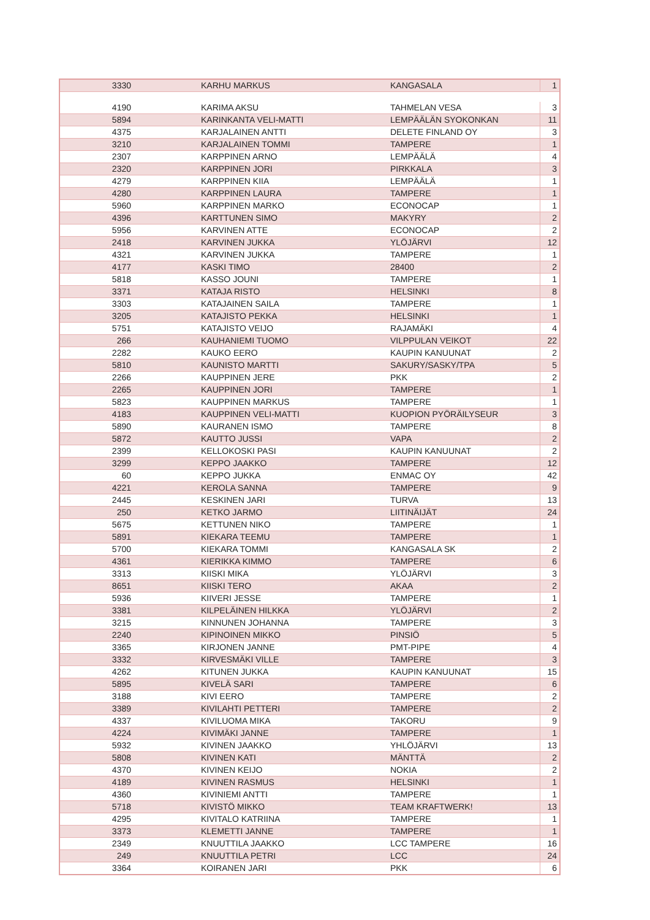| 3330 | KARHU MARKUS | KANGASALA | 1 |
| 4190 | KARIMA AKSU | TAHMELAN VESA | 3 |
| 5894 | KARINKANTA VELI-MATTI | LEMPÄÄLÄN SYOKONKAN | 11 |
| 4375 | KARJALAINEN ANTTI | DELETE FINLAND OY | 3 |
| 3210 | KARJALAINEN TOMMI | TAMPERE | 1 |
| 2307 | KARPPINEN ARNO | LEMPÄÄLÄ | 4 |
| 2320 | KARPPINEN JORI | PIRKKALA | 3 |
| 4279 | KARPPINEN KIIA | LEMPÄÄLÄ | 1 |
| 4280 | KARPPINEN LAURA | TAMPERE | 1 |
| 5960 | KARPPINEN MARKO | ECONOCAP | 1 |
| 4396 | KARTTUNEN SIMO | MAKYRY | 2 |
| 5956 | KARVINEN ATTE | ECONOCAP | 2 |
| 2418 | KARVINEN JUKKA | YLÖJÄRVI | 12 |
| 4321 | KARVINEN JUKKA | TAMPERE | 1 |
| 4177 | KASKI TIMO | 28400 | 2 |
| 5818 | KASSO JOUNI | TAMPERE | 1 |
| 3371 | KATAJA RISTO | HELSINKI | 8 |
| 3303 | KATAJAINEN SAILA | TAMPERE | 1 |
| 3205 | KATAJISTO PEKKA | HELSINKI | 1 |
| 5751 | KATAJISTO VEIJO | RAJAMÄKI | 4 |
| 266 | KAUHANIEMI TUOMO | VILPPULAN VEIKOT | 22 |
| 2282 | KAUKO EERO | KAUPIN KANUUNAT | 2 |
| 5810 | KAUNISTO MARTTI | SAKURY/SASKY/TPA | 5 |
| 2266 | KAUPPINEN JERE | PKK | 2 |
| 2265 | KAUPPINEN JORI | TAMPERE | 1 |
| 5823 | KAUPPINEN MARKUS | TAMPERE | 1 |
| 4183 | KAUPPINEN VELI-MATTI | KUOPION PYÖRÄILYSEUR | 3 |
| 5890 | KAURANEN ISMO | TAMPERE | 8 |
| 5872 | KAUTTO JUSSI | VAPA | 2 |
| 2399 | KELLOKOSKI PASI | KAUPIN KANUUNAT | 2 |
| 3299 | KEPPO JAAKKO | TAMPERE | 12 |
| 60 | KEPPO JUKKA | ENMAC OY | 42 |
| 4221 | KEROLA SANNA | TAMPERE | 9 |
| 2445 | KESKINEN JARI | TURVA | 13 |
| 250 | KETKO JARMO | LIITINÄIJÄT | 24 |
| 5675 | KETTUNEN NIKO | TAMPERE | 1 |
| 5891 | KIEKARA TEEMU | TAMPERE | 1 |
| 5700 | KIEKARA TOMMI | KANGASALA SK | 2 |
| 4361 | KIERIKKA KIMMO | TAMPERE | 6 |
| 3313 | KIISKI MIKA | YLÖJÄRVI | 3 |
| 8651 | KIISKI TERO | AKAA | 2 |
| 5936 | KIIVERI JESSE | TAMPERE | 1 |
| 3381 | KILPELÄINEN HILKKA | YLÖJÄRVI | 2 |
| 3215 | KINNUNEN JOHANNA | TAMPERE | 3 |
| 2240 | KIPINOINEN MIKKO | PINSIÖ | 5 |
| 3365 | KIRJONEN JANNE | PMT-PIPE | 4 |
| 3332 | KIRVESMÄKI VILLE | TAMPERE | 3 |
| 4262 | KITUNEN JUKKA | KAUPIN KANUUNAT | 15 |
| 5895 | KIVELÄ SARI | TAMPERE | 6 |
| 3188 | KIVI EERO | TAMPERE | 2 |
| 3389 | KIVILAHTI PETTERI | TAMPERE | 2 |
| 4337 | KIVILUOMA MIKA | TAKORU | 9 |
| 4224 | KIVIMÄKI JANNE | TAMPERE | 1 |
| 5932 | KIVINEN JAAKKO | YHLÖJÄRVI | 13 |
| 5808 | KIVINEN KATI | MÄNTTÄ | 2 |
| 4370 | KIVINEN KEIJO | NOKIA | 2 |
| 4189 | KIVINEN RASMUS | HELSINKI | 1 |
| 4360 | KIVINIEMI ANTTI | TAMPERE | 1 |
| 5718 | KIVISTÖ MIKKO | TEAM KRAFTWERK! | 13 |
| 4295 | KIVITALO KATRIINA | TAMPERE | 1 |
| 3373 | KLEMETTI JANNE | TAMPERE | 1 |
| 2349 | KNUUTTILA JAAKKO | LCC TAMPERE | 16 |
| 249 | KNUUTTILA PETRI | LCC | 24 |
| 3364 | KOIRANEN JARI | PKK | 6 |